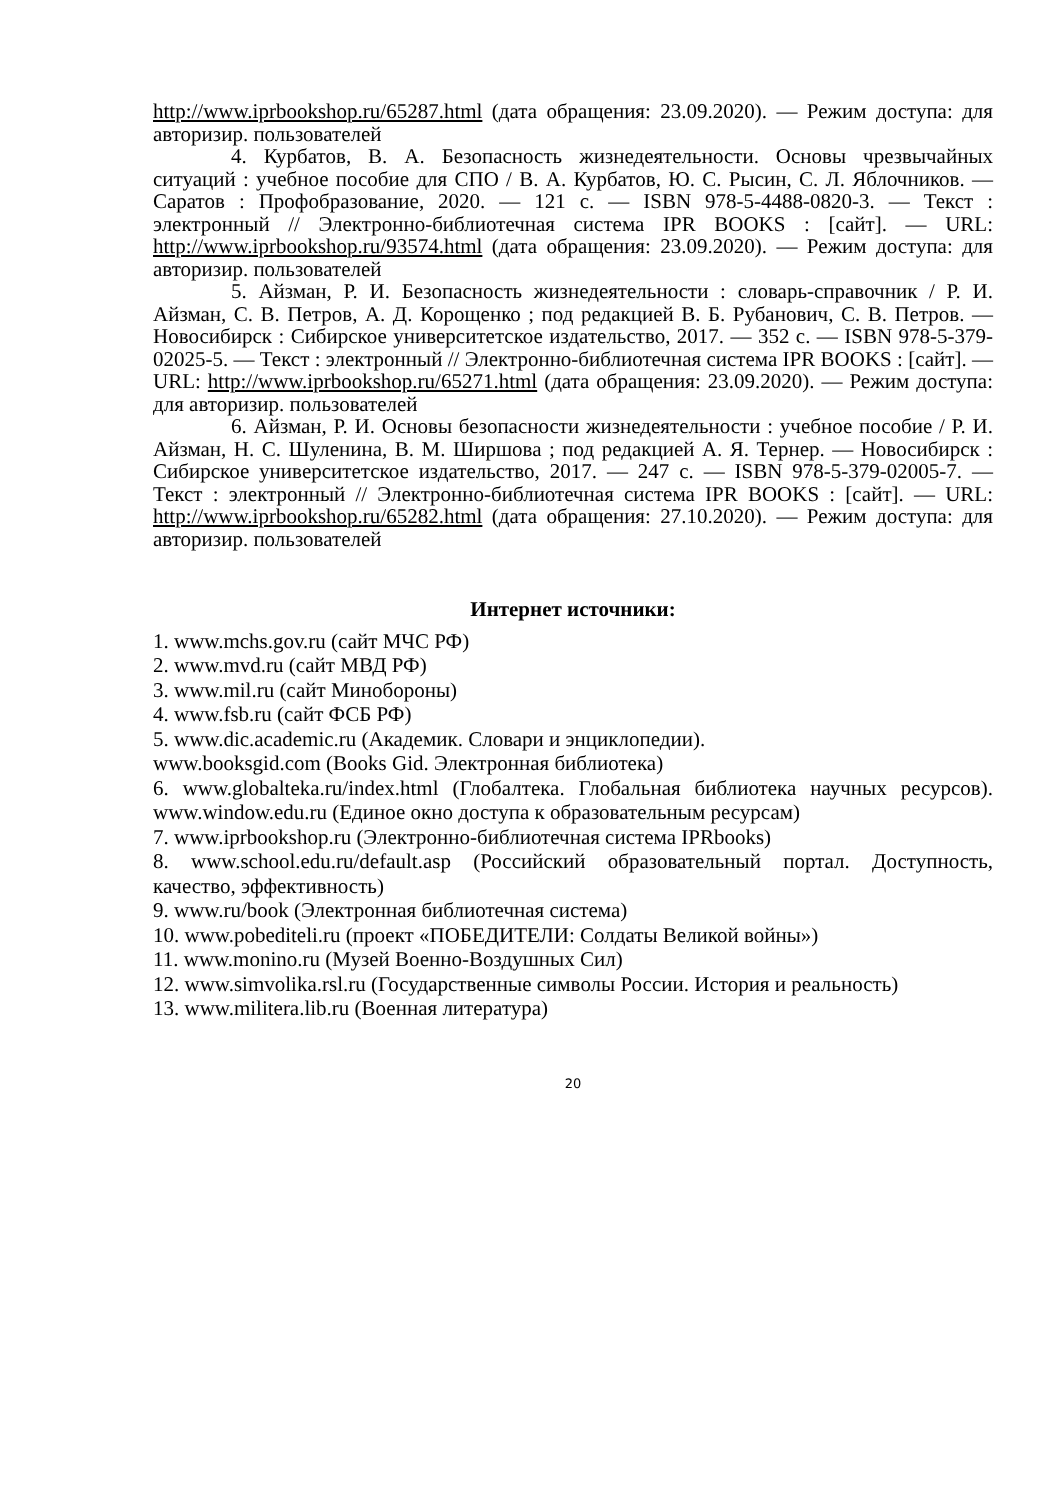http://www.iprbookshop.ru/65287.html (дата обращения: 23.09.2020). — Режим доступа: для авторизир. пользователей
4. Курбатов, В. А. Безопасность жизнедеятельности. Основы чрезвычайных ситуаций : учебное пособие для СПО / В. А. Курбатов, Ю. С. Рысин, С. Л. Яблочников. — Саратов : Профобразование, 2020. — 121 с. — ISBN 978-5-4488-0820-3. — Текст : электронный // Электронно-библиотечная система IPR BOOKS : [сайт]. — URL: http://www.iprbookshop.ru/93574.html (дата обращения: 23.09.2020). — Режим доступа: для авторизир. пользователей
5. Айзман, Р. И. Безопасность жизнедеятельности : словарь-справочник / Р. И. Айзман, С. В. Петров, А. Д. Корощенко ; под редакцией В. Б. Рубанович, С. В. Петров. — Новосибирск : Сибирское университетское издательство, 2017. — 352 c. — ISBN 978-5-379-02025-5. — Текст : электронный // Электронно-библиотечная система IPR BOOKS : [сайт]. — URL: http://www.iprbookshop.ru/65271.html (дата обращения: 23.09.2020). — Режим доступа: для авторизир. пользователей
6. Айзман, Р. И. Основы безопасности жизнедеятельности : учебное пособие / Р. И. Айзман, Н. С. Шуленина, В. М. Ширшова ; под редакцией А. Я. Тернер. — Новосибирск : Сибирское университетское издательство, 2017. — 247 c. — ISBN 978-5-379-02005-7. — Текст : электронный // Электронно-библиотечная система IPR BOOKS : [сайт]. — URL: http://www.iprbookshop.ru/65282.html (дата обращения: 27.10.2020). — Режим доступа: для авторизир. пользователей
Интернет источники:
1. www.mchs.gov.ru (сайт МЧС РФ)
2. www.mvd.ru (сайт МВД РФ)
3. www.mil.ru (сайт Минобороны)
4. www.fsb.ru (сайт ФСБ РФ)
5. www.dic.academic.ru (Академик. Словари и энциклопедии).
www.booksgid.com (Books Gid. Электронная библиотека)
6. www.globalteka.ru/index.html (Глобалтека. Глобальная библиотека научных ресурсов). www.window.edu.ru (Единое окно доступа к образовательным ресурсам)
7. www.iprbookshop.ru (Электронно-библиотечная система IPRbooks)
8. www.school.edu.ru/default.asp (Российский образовательный портал. Доступность, качество, эффективность)
9. www.ru/book (Электронная библиотечная система)
10. www.pobediteli.ru (проект «ПОБЕДИТЕЛИ: Солдаты Великой войны»)
11. www.monino.ru (Музей Военно-Воздушных Сил)
12. www.simvolika.rsl.ru (Государственные символы России. История и реальность)
13. www.militera.lib.ru (Военная литература)
20